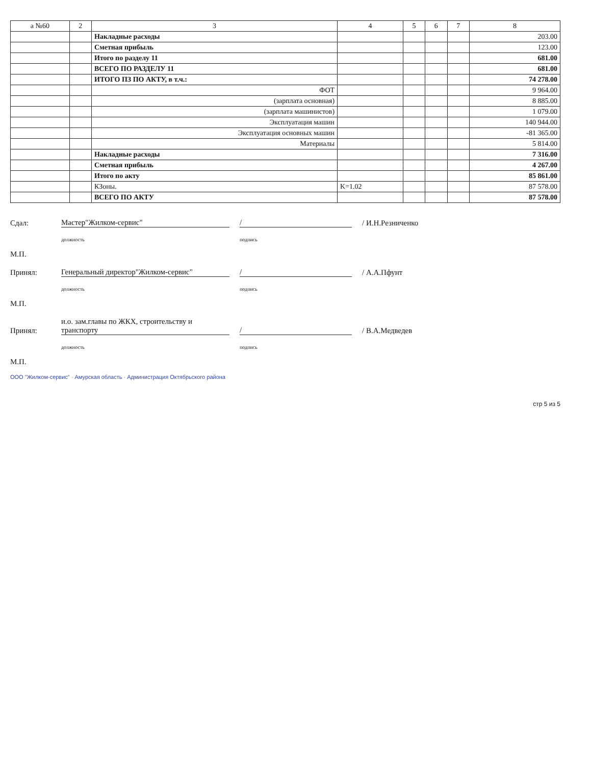| а №60 | 2 | 3 | 4 | 5 | 6 | 7 | 8 |
| --- | --- | --- | --- | --- | --- | --- | --- |
| | | Накладные расходы | | | | | 203.00 |
| | | Сметная прибыль | | | | | 123.00 |
| | | Итого по разделу 11 | | | | | 681.00 |
| | | ВСЕГО ПО РАЗДЕЛУ 11 | | | | | 681.00 |
| | | ИТОГО ПЗ ПО АКТУ, в т.ч.: | | | | | 74 278.00 |
| | | ФОТ | | | | | 9 964.00 |
| | | (зарплата основная) | | | | | 8 885.00 |
| | | (зарплата машинистов) | | | | | 1 079.00 |
| | | Эксплуатация машин | | | | | 140 944.00 |
| | | Эксплуатация основных машин | | | | | -81 365.00 |
| | | Материалы | | | | | 5 814.00 |
| | | Накладные расходы | | | | | 7 316.00 |
| | | Сметная прибыль | | | | | 4 267.00 |
| | | Итого по акту | | | | | 85 861.00 |
| | | КЗоны. | K=1.02 | | | | 87 578.00 |
| | | ВСЕГО ПО АКТУ | | | | | 87 578.00 |
Сдал: Мастер"Жилком-сервис" / / И.Н.Резниченко
должность подпись
М.П.
Принял: Генеральный директор"Жилком-сервис" / / А.А.Пфунт
должность подпись
М.П.
Принял: и.о. зам.главы по ЖКХ, строительству и транспорту / / В.А.Медведев
должность подпись
М.П.
ООО "Жилком-сервис" · Амурская область · Администрация Октябрьского района
стр 5 из 5